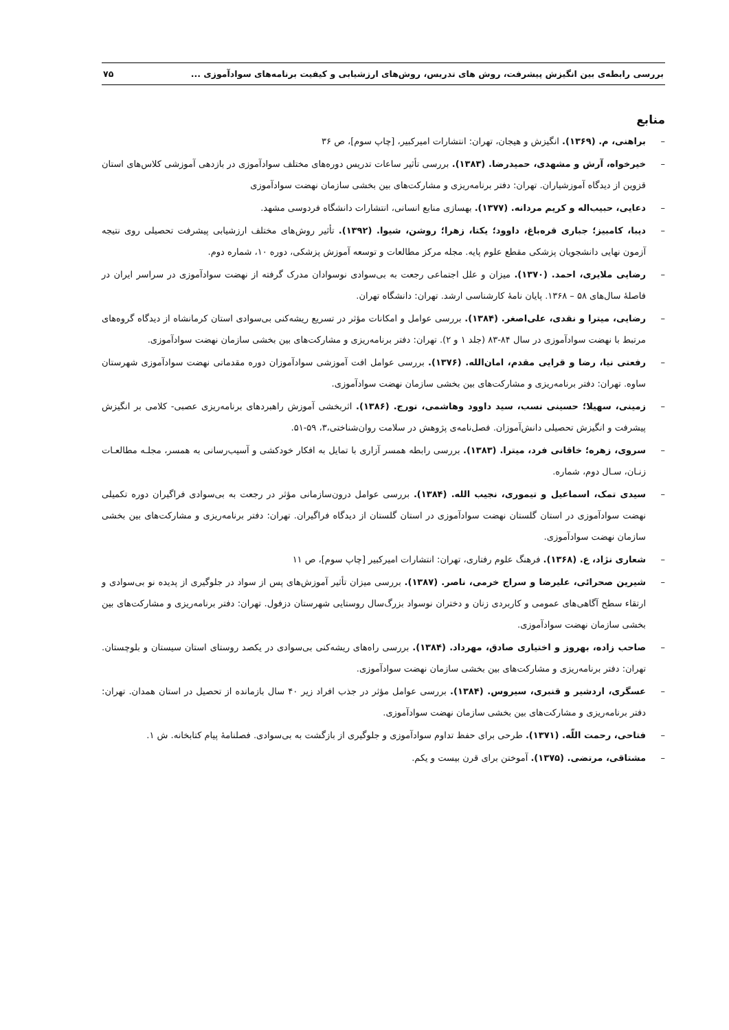بررسی رابطه‌ی بین انگیزش پیشرفت، روش های تدریس، روش‌های ارزشیابی و کیفیت برنامه‌های سوادآموزی ... ۷۵
منابع
– براهنی، م. (۱۳۶۹). انگیزش و هیجان، تهران: انتشارات امیرکبیر، [چاپ سوم]، ص ۳۶
– خیرخواه، آرش و مشهدی، حمیدرضا. (۱۳۸۳). بررسی تأثیر ساعات تدریس دوره‌های مختلف سوادآموزی در بازدهی آموزشی کلاس‌های استان قزوین از دیدگاه آموزشیاران. تهران: دفتر برنامه‌ریزی و مشارکت‌های بین بخشی سازمان نهضت سوادآموزی
– دعایی، حبیب‌اله و کریم مردانه. (۱۳۷۷). بهسازی منابع انسانی، انتشارات دانشگاه فردوسی مشهد.
– دیبا، کامبیز؛ جباری قره‌باغ، داوود؛ یکتا، زهرا؛ روشن، شیوا. (۱۳۹۲). تأثیر روش‌های مختلف ارزشیابی پیشرفت تحصیلی روی نتیجه آزمون نهایی دانشجویان پزشکی مقطع علوم پایه. مجله مرکز مطالعات و توسعه آموزش پزشکی، دوره ۱۰، شماره دوم.
– رضایی ملایری، احمد. (۱۳۷۰). میزان و علل اجتماعی رجعت به بی‌سوادی نوسوادان مدرک گرفته از نهضت سوادآموزی در سراسر ایران در فاصلهٔ سال‌های ۵۸ – ۱۳۶۸. پایان نامهٔ کارشناسی ارشد. تهران: دانشگاه تهران.
– رضایی، میترا و نقدی، علی‌اصغر. (۱۳۸۴). بررسی عوامل و امکانات مؤثر در تسریع ریشه‌کنی بی‌سوادی استان کرمانشاه از دیدگاه گروه‌های مرتبط با نهضت سوادآموزی در سال ۸۴-۸۳ (جلد ۱ و ۲). تهران: دفتر برنامه‌ریزی و مشارکت‌های بین بخشی سازمان نهضت سوادآموزی.
– رفعتی نیا، رضا و قرایی مقدم، امان‌الله. (۱۳۷۶). بررسی عوامل افت آموزشی سوادآموزان دوره مقدماتی نهضت سوادآموزی شهرستان ساوه. تهران: دفتر برنامه‌ریزی و مشارکت‌های بین بخشی سازمان نهضت سوادآموزی.
– زمینی، سهیلا؛ حسینی نسب، سید داوود وهاشمی، تورج. (۱۳۸۶). اثربخشی آموزش راهبردهای برنامه‌ریزی عصبی- کلامی بر انگیزش پیشرفت و انگیزش تحصیلی دانش‌آموزان. فصل‌نامه‌ی پژوهش در سلامت روان‌شناختی،۳، ۵۹-۵۱.
– سروی، زهره؛ خاقانی فرد، میترا. (۱۳۸۳). بررسی رابطه همسر آزاری با تمایل به افکار خودکشی و آسیب‌رسانی به همسر، مجلـه مطالعـات زنـان، سـال دوم، شماره.
– سیدی تمک، اسماعیل و تیموری، نجیب الله. (۱۳۸۴). بررسی عوامل درون‌سازمانی مؤثر در رجعت به بی‌سوادی فراگیران دوره تکمیلی نهضت سوادآموزی در استان گلستان نهضت سوادآموزی در استان گلستان از دیدگاه فراگیران. تهران: دفتر برنامه‌ریزی و مشارکت‌های بین بخشی سازمان نهضت سوادآموزی.
– شعاری نژاد، ع. (۱۳۶۸). فرهنگ علوم رفتاری، تهران: انتشارات امیرکبیر [چاپ سوم]، ص ۱۱
– شیرین صحرائی، علیرضا و سراج خرمی، ناصر. (۱۳۸۷). بررسی میزان تأثیر آموزش‌های پس از سواد در جلوگیری از پدیده نو بی‌سوادی و ارتقاء سطح آگاهی‌های عمومی و کاربردی زنان و دختران نوسواد بزرگ‌سال روستایی شهرستان دزفول. تهران: دفتر برنامه‌ریزی و مشارکت‌های بین بخشی سازمان نهضت سوادآموزی.
– صاحب زاده، بهروز و اختیاری صادق، مهرداد. (۱۳۸۴). بررسی راه‌های ریشه‌کنی بی‌سوادی در یکصد روستای استان سیستان و بلوچستان. تهران: دفتر برنامه‌ریزی و مشارکت‌های بین بخشی سازمان نهضت سوادآموزی.
– عسگری، اردشیر و قنبری، سیروس. (۱۳۸۴). بررسی عوامل مؤثر در جذب افراد زیر ۴۰ سال بازمانده از تحصیل در استان همدان. تهران: دفتر برنامه‌ریزی و مشارکت‌های بین بخشی سازمان نهضت سوادآموزی.
– فتاحی، رحمت اللّه. (۱۳۷۱). طرحی برای حفظ تداوم سوادآموزی و جلوگیری از بازگشت به بی‌سوادی. فصلنامهٔ پیام کتابخانه. ش ۱.
– مشتاقی، مرتضی. (۱۳۷۵). آموختن برای قرن بیست و یکم.